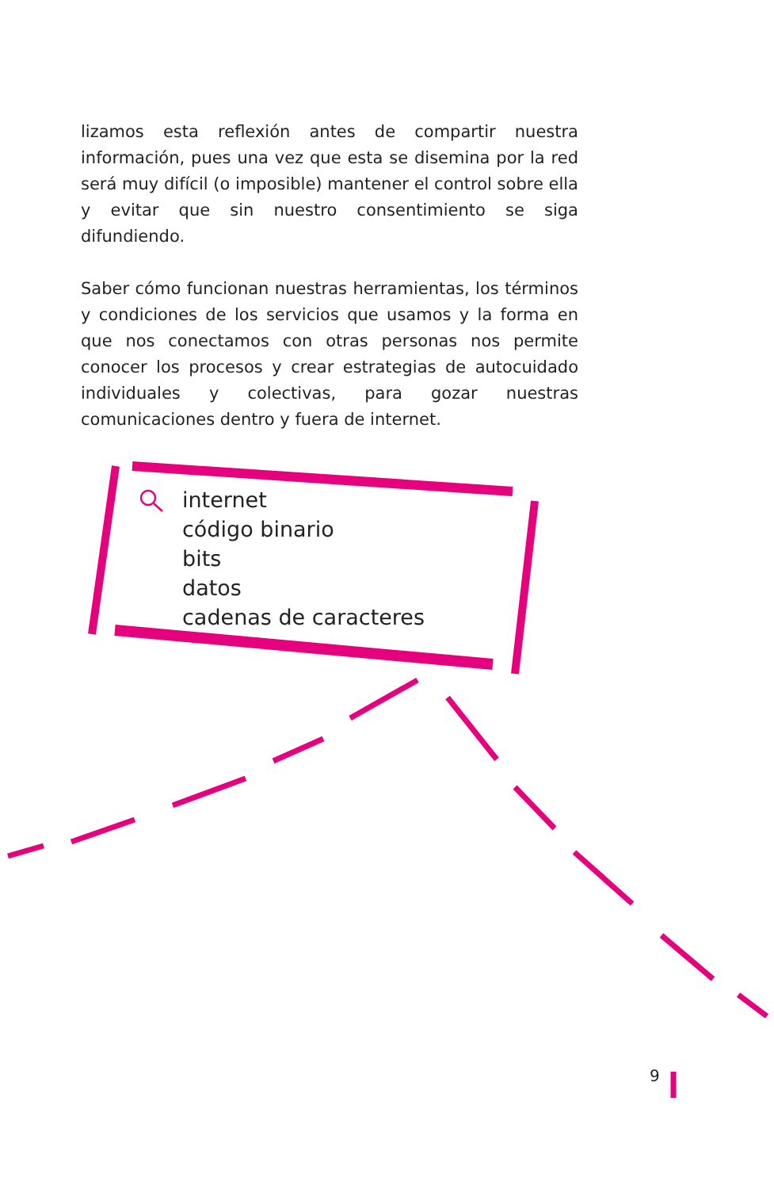lizamos esta reflexión antes de compartir nuestra información, pues una vez que esta se disemina por la red será muy difícil (o imposible) mantener el control sobre ella y evitar que sin nuestro consentimiento se siga difundiendo.
Saber cómo funcionan nuestras herramientas, los términos y condiciones de los servicios que usamos y la forma en que nos conectamos con otras personas nos permite conocer los procesos y crear estrategias de autocuidado individuales y colectivas, para gozar nuestras comunicaciones dentro y fuera de internet.
internet
código binario
bits
datos
cadenas de caracteres
9